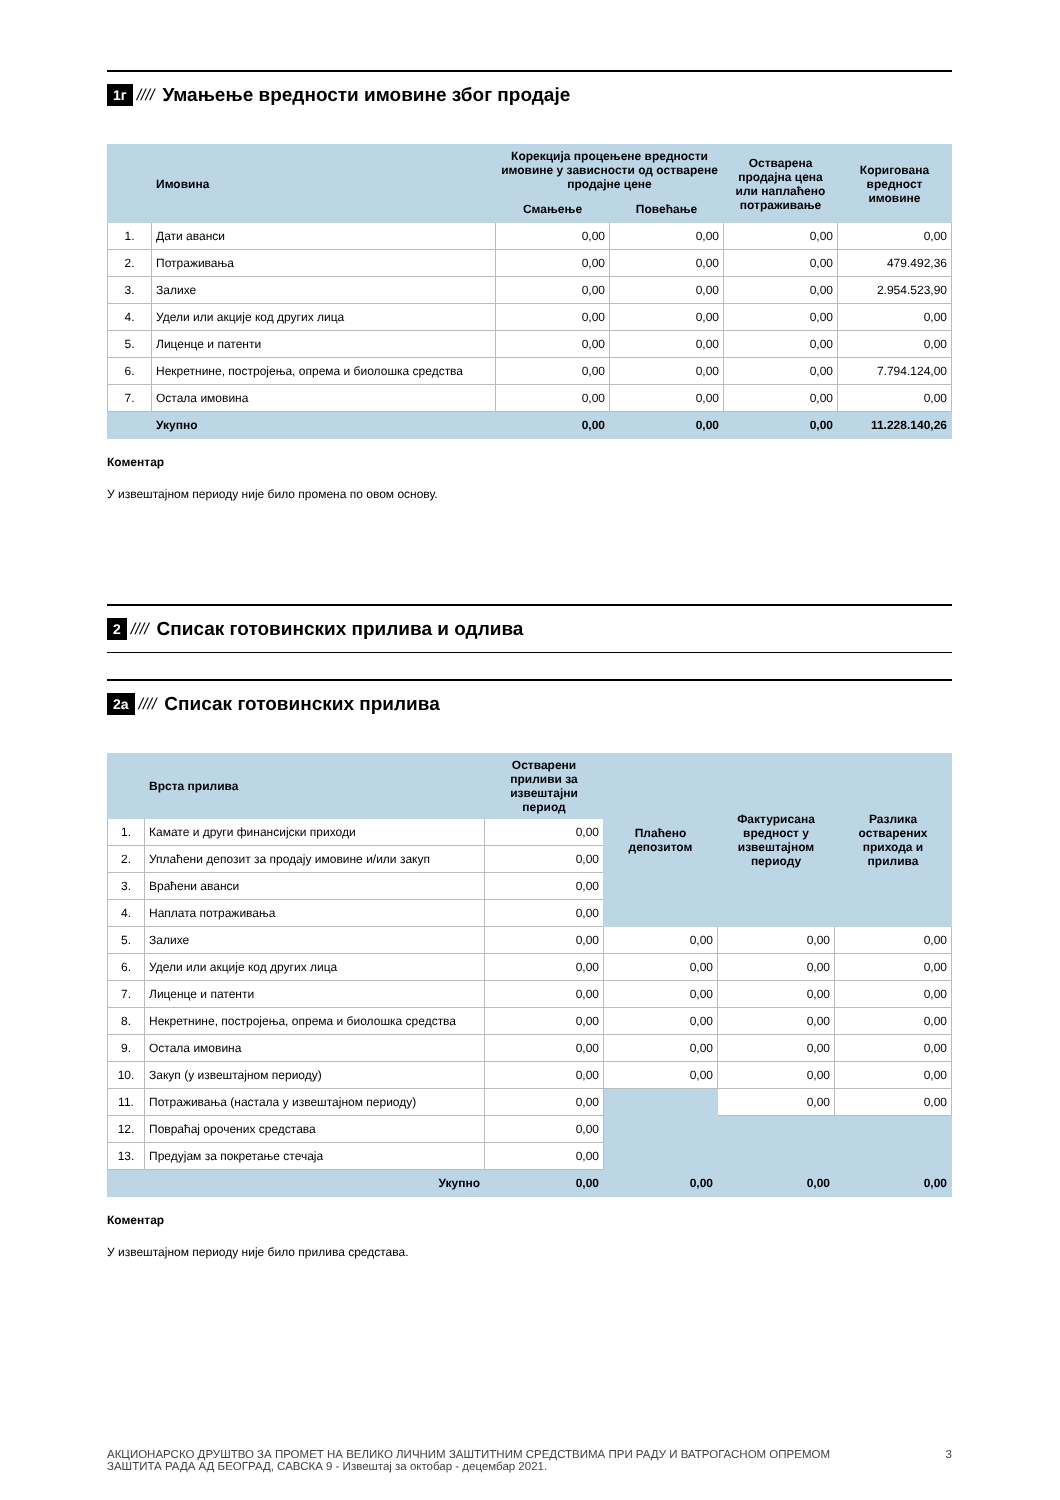1г //// Умањење вредности имовине због продаје
| | Имовина | Корекција процењене вредности имовине у зависности од остварене продајне цене | | Остварена продајна цена или наплаћено потраживање | Коригована вредност имовине |
| --- | --- | --- | --- | --- | --- |
| | | Смањење | Повећање | | |
| 1. | Дати аванси | 0,00 | 0,00 | 0,00 | 0,00 |
| 2. | Потраживања | 0,00 | 0,00 | 0,00 | 479.492,36 |
| 3. | Залихе | 0,00 | 0,00 | 0,00 | 2.954.523,90 |
| 4. | Удели или акције код других лица | 0,00 | 0,00 | 0,00 | 0,00 |
| 5. | Лиценце и патенти | 0,00 | 0,00 | 0,00 | 0,00 |
| 6. | Некретнине, постројења, опрема и биолошка средства | 0,00 | 0,00 | 0,00 | 7.794.124,00 |
| 7. | Остала имовина | 0,00 | 0,00 | 0,00 | 0,00 |
| | Укупно | 0,00 | 0,00 | 0,00 | 11.228.140,26 |
Коментар
У извештајном периоду није било промена по овом основу.
2 //// Списак готовинских прилива и одлива
2а //// Списак готовинских прилива
| | Врста прилива | Остварени приливи за извештајни период | Плаћено депозитом | Фактурисана вредност у извештајном периоду | Разлика остварених прихода и прилива |
| --- | --- | --- | --- | --- | --- |
| 1. | Камате и други финансијски приходи | 0,00 | | | |
| 2. | Уплаћени депозит за продају имовине и/или закуп | 0,00 | | | |
| 3. | Враћени аванси | 0,00 | | | |
| 4. | Наплата потраживања | 0,00 | | | |
| 5. | Залихе | 0,00 | 0,00 | 0,00 | 0,00 |
| 6. | Удели или акције код других лица | 0,00 | 0,00 | 0,00 | 0,00 |
| 7. | Лиценце и патенти | 0,00 | 0,00 | 0,00 | 0,00 |
| 8. | Некретнине, постројења, опрема и биолошка средства | 0,00 | 0,00 | 0,00 | 0,00 |
| 9. | Остала имовина | 0,00 | 0,00 | 0,00 | 0,00 |
| 10. | Закуп (у извештајном периоду) | 0,00 | 0,00 | 0,00 | 0,00 |
| 11. | Потраживања (настала у извештајном периоду) | 0,00 | | 0,00 | 0,00 |
| 12. | Повраћај орочених средстава | 0,00 | | | |
| 13. | Предујам за покретање стечаја | 0,00 | | | |
| | Укупно | 0,00 | 0,00 | 0,00 | 0,00 |
Коментар
У извештајном периоду није било прилива средстава.
АКЦИОНАРСКО ДРУШТВО ЗА ПРОМЕТ НА ВЕЛИКО ЛИЧНИМ ЗАШТИТНИМ СРЕДСТВИМА ПРИ РАДУ И ВАТРОГАСНОМ ОПРЕМОМ
ЗАШТИТА РАДА АД БЕОГРАД, САВСКА 9 - Извештај за октобар - децембар 2021.
3